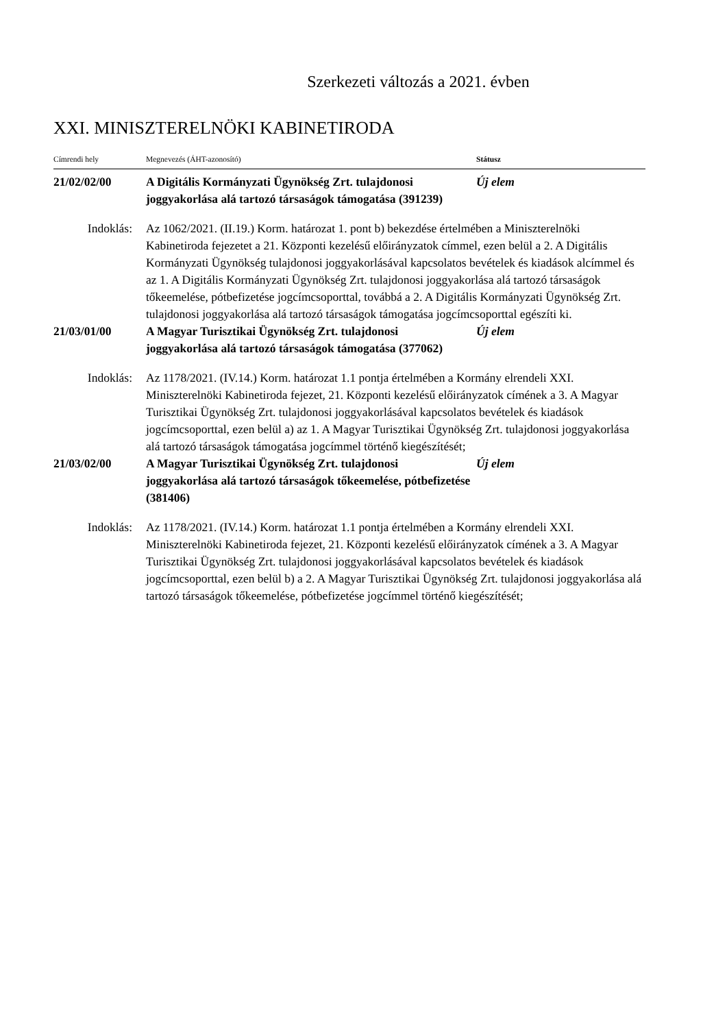Szerkezeti változás a 2021. évben
XXI. MINISZTERELNÖKI KABINETIRODA
| Címrendi hely | Megnevezés (ÁHT-azonosító) | Státusz |
| --- | --- | --- |
| 21/02/02/00 | A Digitális Kormányzati Ügynökség Zrt. tulajdonosi joggyakorlása alá tartozó társaságok támogatása (391239) | Új elem |
| Indoklás: | Az 1062/2021. (II.19.) Korm. határozat 1. pont b) bekezdése értelmében a Miniszterelnöki Kabinetiroda fejezetet a 21. Központi kezelésű előirányzatok címmel, ezen belül a 2. A Digitális Kormányzati Ügynökség tulajdonosi joggyakorlásával kapcsolatos bevételek és kiadások alcímmel és az 1. A Digitális Kormányzati Ügynökség Zrt. tulajdonosi joggyakorlása alá tartozó társaságok tőkeemelése, pótbefizetése jogcímcsoporttal, továbbá a 2. A Digitális Kormányzati Ügynökség Zrt. tulajdonosi joggyakorlása alá tartozó társaságok támogatása jogcímcsoporttal egészíti ki. | |
| 21/03/01/00 | A Magyar Turisztikai Ügynökség Zrt. tulajdonosi joggyakorlása alá tartozó társaságok támogatása (377062) | Új elem |
| Indoklás: | Az 1178/2021. (IV.14.) Korm. határozat 1.1 pontja értelmében a Kormány elrendeli XXI. Miniszterelnöki Kabinetiroda fejezet, 21. Központi kezelésű előirányzatok címének a 3. A Magyar Turisztikai Ügynökség Zrt. tulajdonosi joggyakorlásával kapcsolatos bevételek és kiadások jogcímcsoporttal, ezen belül a) az 1. A Magyar Turisztikai Ügynökség Zrt. tulajdonosi joggyakorlása alá tartozó társaságok támogatása jogcímmel történő kiegészítését; | |
| 21/03/02/00 | A Magyar Turisztikai Ügynökség Zrt. tulajdonosi joggyakorlása alá tartozó társaságok tőkeemelése, pótbefizetése (381406) | Új elem |
| Indoklás: | Az 1178/2021. (IV.14.) Korm. határozat 1.1 pontja értelmében a Kormány elrendeli XXI. Miniszterelnöki Kabinetiroda fejezet, 21. Központi kezelésű előirányzatok címének a 3. A Magyar Turisztikai Ügynökség Zrt. tulajdonosi joggyakorlásával kapcsolatos bevételek és kiadások jogcímcsoporttal, ezen belül b) a 2. A Magyar Turisztikai Ügynökség Zrt. tulajdonosi joggyakorlása alá tartozó társaságok tőkeemelése, pótbefizetése jogcímmel történő kiegészítését; | |